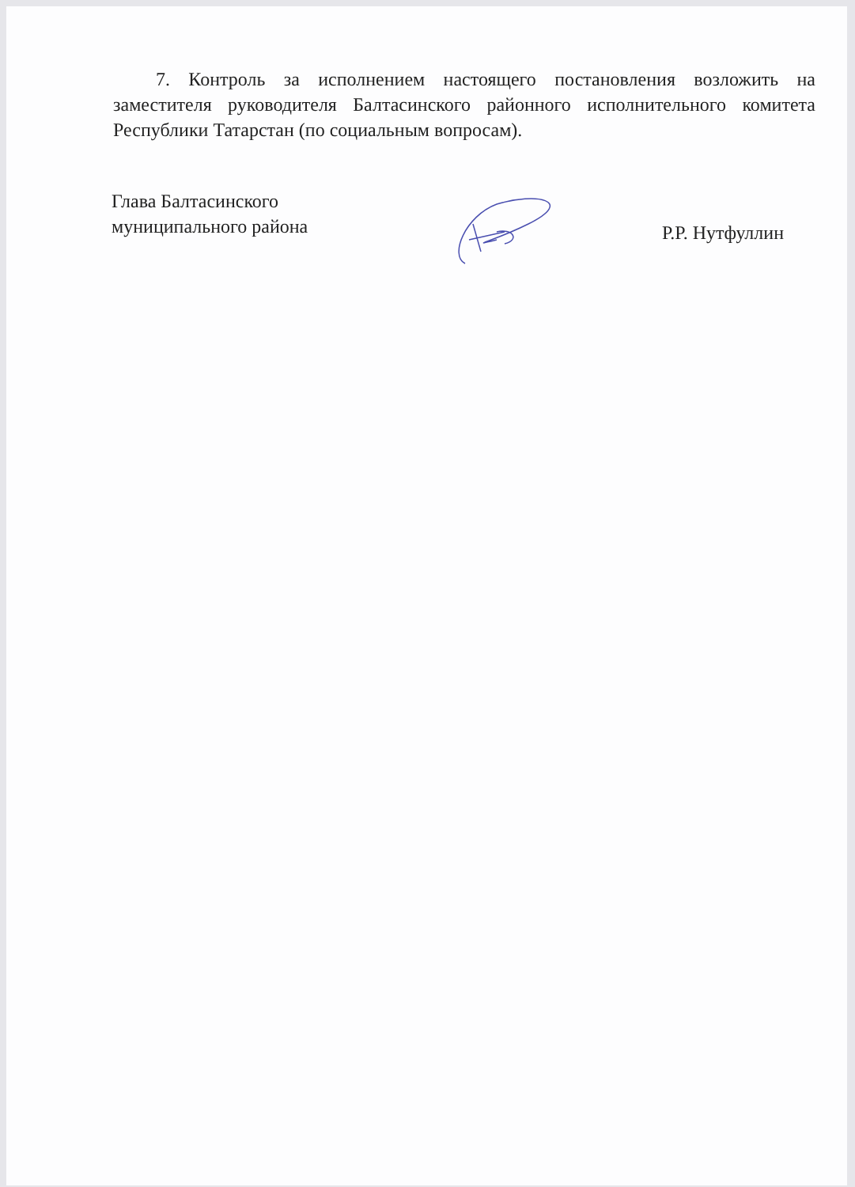7. Контроль за исполнением настоящего постановления возложить на заместителя руководителя Балтасинского районного исполнительного комитета Республики Татарстан (по социальным вопросам).
Глава Балтасинского
муниципального района
Р.Р. Нутфуллин